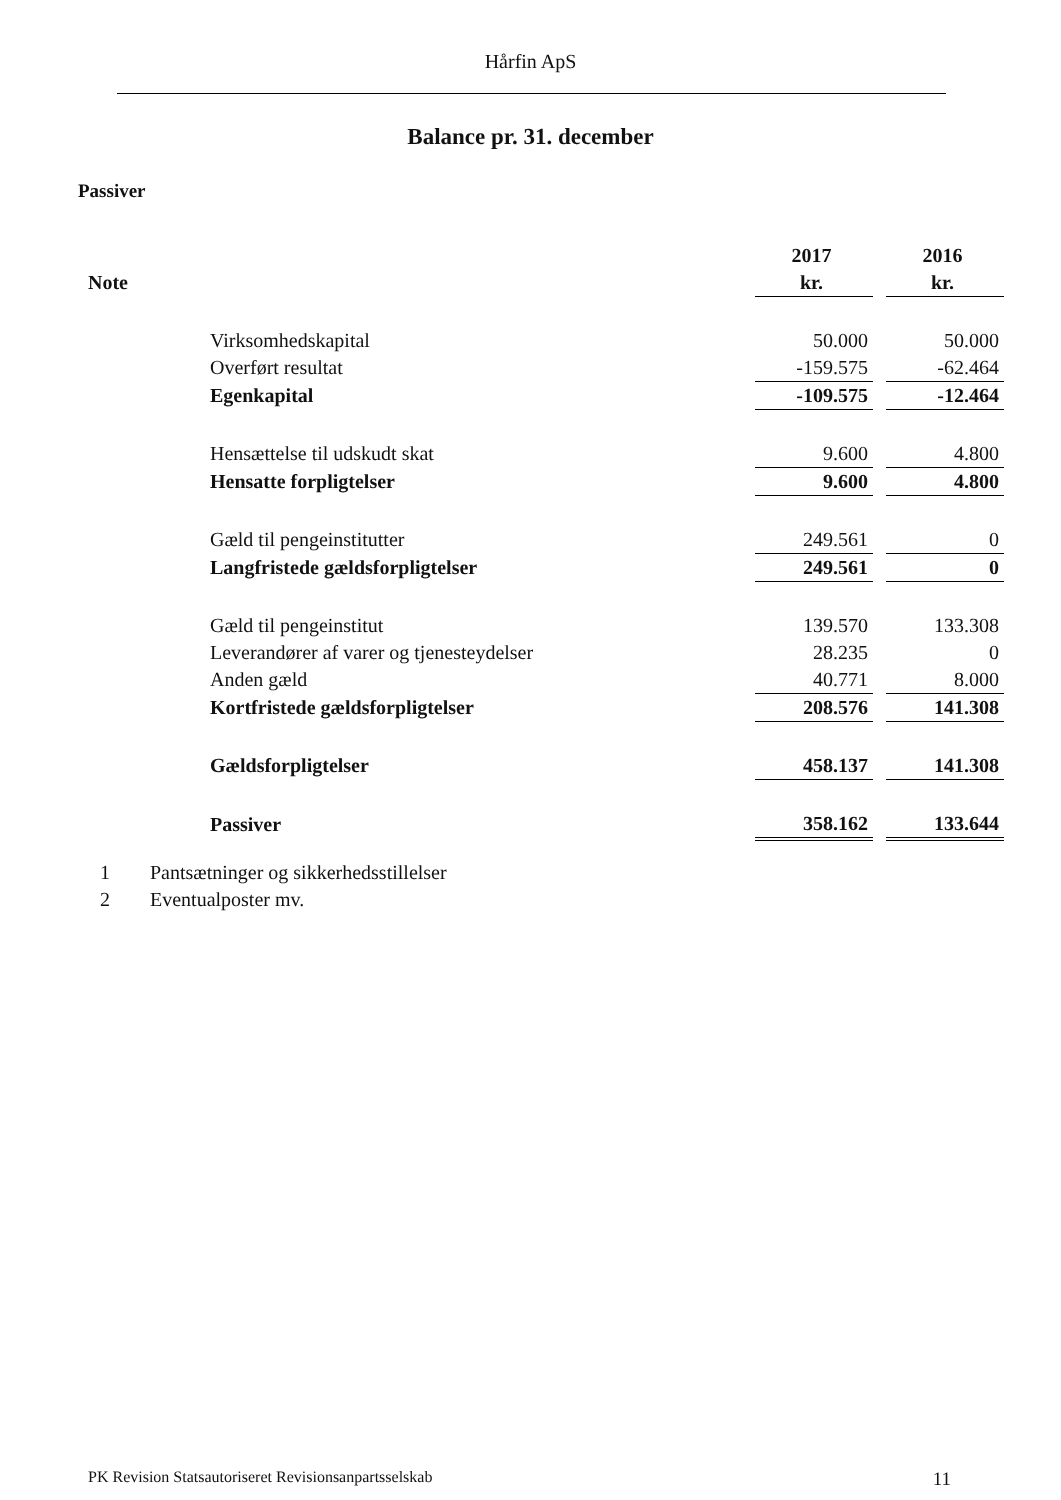Hårfin ApS
Balance pr. 31. december
Passiver
| | | 2017 | | 2016 |
| Note | | kr. | | kr. |
| | Virksomhedskapital | 50.000 | | 50.000 |
| | Overført resultat | -159.575 | | -62.464 |
| | Egenkapital | -109.575 | | -12.464 |
| | Hensættelse til udskudt skat | 9.600 | | 4.800 |
| | Hensatte forpligtelser | 9.600 | | 4.800 |
| | Gæld til pengeinstitutter | 249.561 | | 0 |
| | Langfristede gældsforpligtelser | 249.561 | | 0 |
| | Gæld til pengeinstitut | 139.570 | | 133.308 |
| | Leverandører af varer og tjenesteydelser | 28.235 | | 0 |
| | Anden gæld | 40.771 | | 8.000 |
| | Kortfristede gældsforpligtelser | 208.576 | | 141.308 |
| | Gældsforpligtelser | 458.137 | | 141.308 |
| | Passiver | 358.162 | | 133.644 |
1 Pantsætninger og sikkerhedsstillelser
2 Eventualposter mv.
PK Revision Statsautoriseret Revisionsanpartsselskab 11